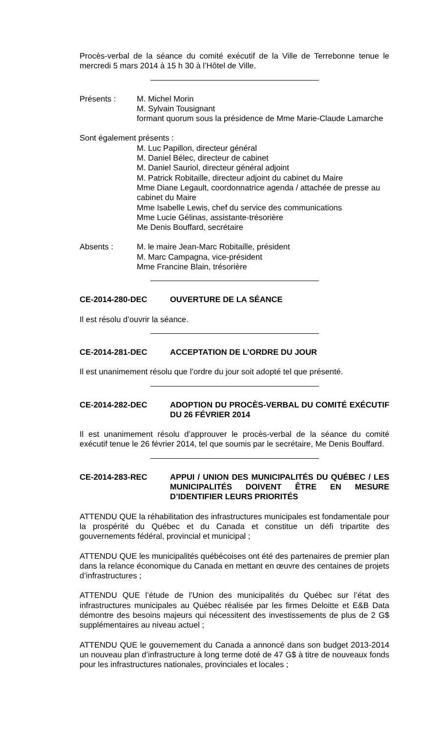Procès-verbal de la séance du comité exécutif de la Ville de Terrebonne tenue le mercredi 5 mars 2014 à 15 h 30 à l’Hôtel de Ville.
Présents : M. Michel Morin
M. Sylvain Tousignant
formant quorum sous la présidence de Mme Marie-Claude Lamarche
Sont également présents :
M. Luc Papillon, directeur général
M. Daniel Bélec, directeur de cabinet
M. Daniel Sauriol, directeur général adjoint
M. Patrick Robitaille, directeur adjoint du cabinet du Maire
Mme Diane Legault, coordonnatrice agenda / attachée de presse au cabinet du Maire
Mme Isabelle Lewis, chef du service des communications
Mme Lucie Gélinas, assistante-trésorière
Me Denis Bouffard, secrétaire
Absents : M. le maire Jean-Marc Robitaille, président
M. Marc Campagna, vice-président
Mme Francine Blain, trésorière
CE-2014-280-DEC OUVERTURE DE LA SÉANCE
Il est résolu d’ouvrir la séance.
CE-2014-281-DEC ACCEPTATION DE L’ORDRE DU JOUR
Il est unanimement résolu que l’ordre du jour soit adopté tel que présenté.
CE-2014-282-DEC ADOPTION DU PROCÈS-VERBAL DU COMITÉ EXÉCUTIF DU 26 FÉVRIER 2014
Il est unanimement résolu d’approuver le procès-verbal de la séance du comité exécutif tenue le 26 février 2014, tel que soumis par le secrétaire, Me Denis Bouffard.
CE-2014-283-REC APPUI / UNION DES MUNICIPALITÉS DU QUÉBEC / LES MUNICIPALITÉS DOIVENT ÊTRE EN MESURE D’IDENTIFIER LEURS PRIORITÉS
ATTENDU QUE la réhabilitation des infrastructures municipales est fondamentale pour la prospérité du Québec et du Canada et constitue un défi tripartite des gouvernements fédéral, provincial et municipal ;
ATTENDU QUE les municipalités québécoises ont été des partenaires de premier plan dans la relance économique du Canada en mettant en œuvre des centaines de projets d’infrastructures ;
ATTENDU QUE l’étude de l’Union des municipalités du Québec sur l’état des infrastructures municipales au Québec réalisée par les firmes Deloitte et E&B Data démontre des besoins majeurs qui nécessitent des investissements de plus de 2 G$ supplémentaires au niveau actuel ;
ATTENDU QUE le gouvernement du Canada a annoncé dans son budget 2013-2014 un nouveau plan d’infrastructure à long terme doté de 47 G$ à titre de nouveaux fonds pour les infrastructures nationales, provinciales et locales ;